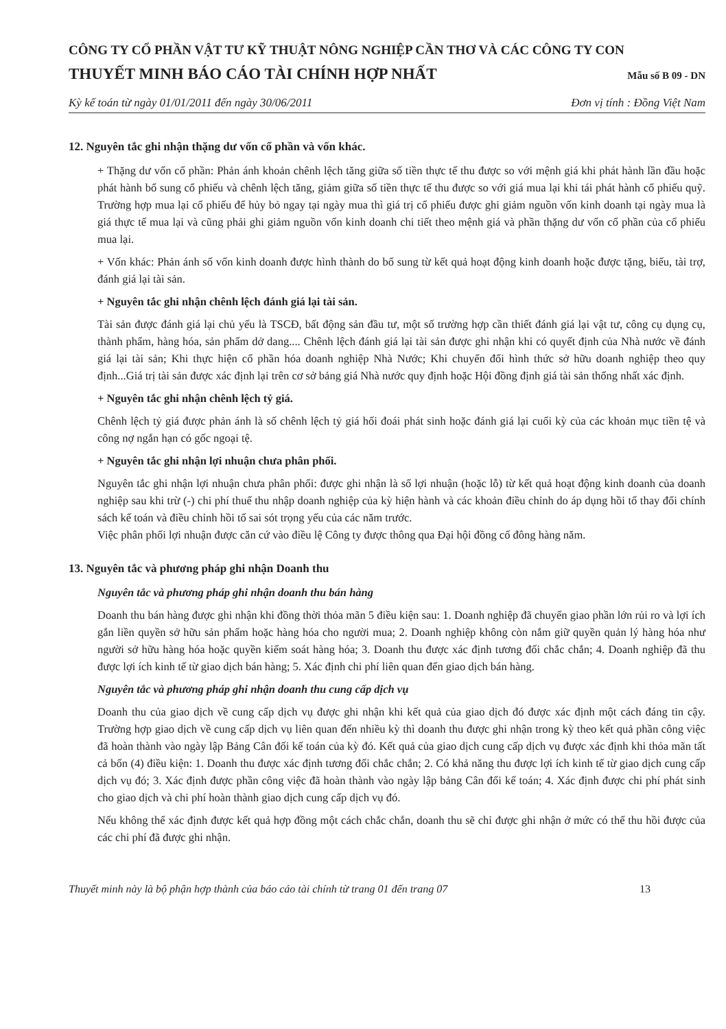CÔNG TY CỔ PHẦN VẬT TƯ KỸ THUẬT NÔNG NGHIỆP CẦN THƠ VÀ CÁC CÔNG TY CON
THUYẾT MINH BÁO CÁO TÀI CHÍNH HỢP NHẤT Mẫu số B 09 - DN
Kỳ kế toán từ ngày 01/01/2011 đến ngày 30/06/2011 Đơn vị tính : Đồng Việt Nam
12. Nguyên tắc ghi nhận thặng dư vốn cổ phần và vốn khác.
+ Thặng dư vốn cổ phần: Phản ánh khoản chênh lệch tăng giữa số tiền thực tế thu được so với mệnh giá khi phát hành lần đầu hoặc phát hành bổ sung cổ phiếu và chênh lệch tăng, giảm giữa số tiền thực tế thu được so với giá mua lại khi tái phát hành cổ phiếu quỹ. Trường hợp mua lại cổ phiếu để hủy bỏ ngay tại ngày mua thì giá trị cổ phiếu được ghi giảm nguồn vốn kinh doanh tại ngày mua là giá thực tế mua lại và cũng phải ghi giảm nguồn vốn kinh doanh chi tiết theo mệnh giá và phần thặng dư vốn cổ phần của cổ phiếu mua lại.
+ Vốn khác: Phản ánh số vốn kinh doanh được hình thành do bổ sung từ kết quả hoạt động kinh doanh hoặc được tặng, biếu, tài trợ, đánh giá lại tài sản.
+ Nguyên tắc ghi nhận chênh lệch đánh giá lại tài sản.
Tài sản được đánh giá lại chủ yếu là TSCĐ, bất động sản đầu tư, một số trường hợp cần thiết đánh giá lại vật tư, công cụ dụng cụ, thành phẩm, hàng hóa, sản phẩm dở dang.... Chênh lệch đánh giá lại tài sản được ghi nhận khi có quyết định của Nhà nước về đánh giá lại tài sản; Khi thực hiện cổ phần hóa doanh nghiệp Nhà Nước; Khi chuyển đổi hình thức sở hữu doanh nghiệp theo quy định...Giá trị tài sản được xác định lại trên cơ sở bảng giá Nhà nước quy định hoặc Hội đồng định giá tài sản thống nhất xác định.
+ Nguyên tắc ghi nhận chênh lệch tỷ giá.
Chênh lệch tỷ giá được phản ánh là số chênh lệch tỷ giá hối đoái phát sinh hoặc đánh giá lại cuối kỳ của các khoản mục tiền tệ và công nợ ngắn hạn có gốc ngoại tệ.
+ Nguyên tắc ghi nhận lợi nhuận chưa phân phối.
Nguyên tắc ghi nhận lợi nhuận chưa phân phối: được ghi nhận là số lợi nhuận (hoặc lỗ) từ kết quả hoạt động kinh doanh của doanh nghiệp sau khi trừ (-) chi phí thuế thu nhập doanh nghiệp của kỳ hiện hành và các khoản điều chỉnh do áp dụng hồi tố thay đổi chính sách kế toán và điều chỉnh hồi tố sai sót trọng yếu của các năm trước.
Việc phân phối lợi nhuận được căn cứ vào điều lệ Công ty được thông qua Đại hội đồng cổ đông hàng năm.
13. Nguyên tắc và phương pháp ghi nhận Doanh thu
Nguyên tắc và phương pháp ghi nhận doanh thu bán hàng
Doanh thu bán hàng được ghi nhận khi đồng thời thỏa mãn 5 điều kiện sau: 1. Doanh nghiệp đã chuyển giao phần lớn rủi ro và lợi ích gắn liền quyền sở hữu sản phẩm hoặc hàng hóa cho người mua; 2. Doanh nghiệp không còn nắm giữ quyền quản lý hàng hóa như người sở hữu hàng hóa hoặc quyền kiểm soát hàng hóa; 3. Doanh thu được xác định tương đối chắc chắn; 4. Doanh nghiệp đã thu được lợi ích kinh tế từ giao dịch bán hàng; 5. Xác định chi phí liên quan đến giao dịch bán hàng.
Nguyên tắc và phương pháp ghi nhận doanh thu cung cấp dịch vụ
Doanh thu của giao dịch về cung cấp dịch vụ được ghi nhận khi kết quả của giao dịch đó được xác định một cách đáng tin cậy. Trường hợp giao dịch về cung cấp dịch vụ liên quan đến nhiều kỳ thì doanh thu được ghi nhận trong kỳ theo kết quả phần công việc đã hoàn thành vào ngày lập Bảng Cân đối kế toán của kỳ đó. Kết quả của giao dịch cung cấp dịch vụ được xác định khi thỏa mãn tất cả bốn (4) điều kiện: 1. Doanh thu được xác định tương đối chắc chắn; 2. Có khả năng thu được lợi ích kinh tế từ giao dịch cung cấp dịch vụ đó; 3. Xác định được phần công việc đã hoàn thành vào ngày lập bảng Cân đối kế toán; 4. Xác định được chi phí phát sinh cho giao dịch và chi phí hoàn thành giao dịch cung cấp dịch vụ đó.
Nếu không thể xác định được kết quả hợp đồng một cách chắc chắn, doanh thu sẽ chỉ được ghi nhận ở mức có thể thu hồi được của các chi phí đã được ghi nhận.
Thuyết minh này là bộ phận hợp thành của báo cáo tài chính từ trang 01 đến trang 07 13